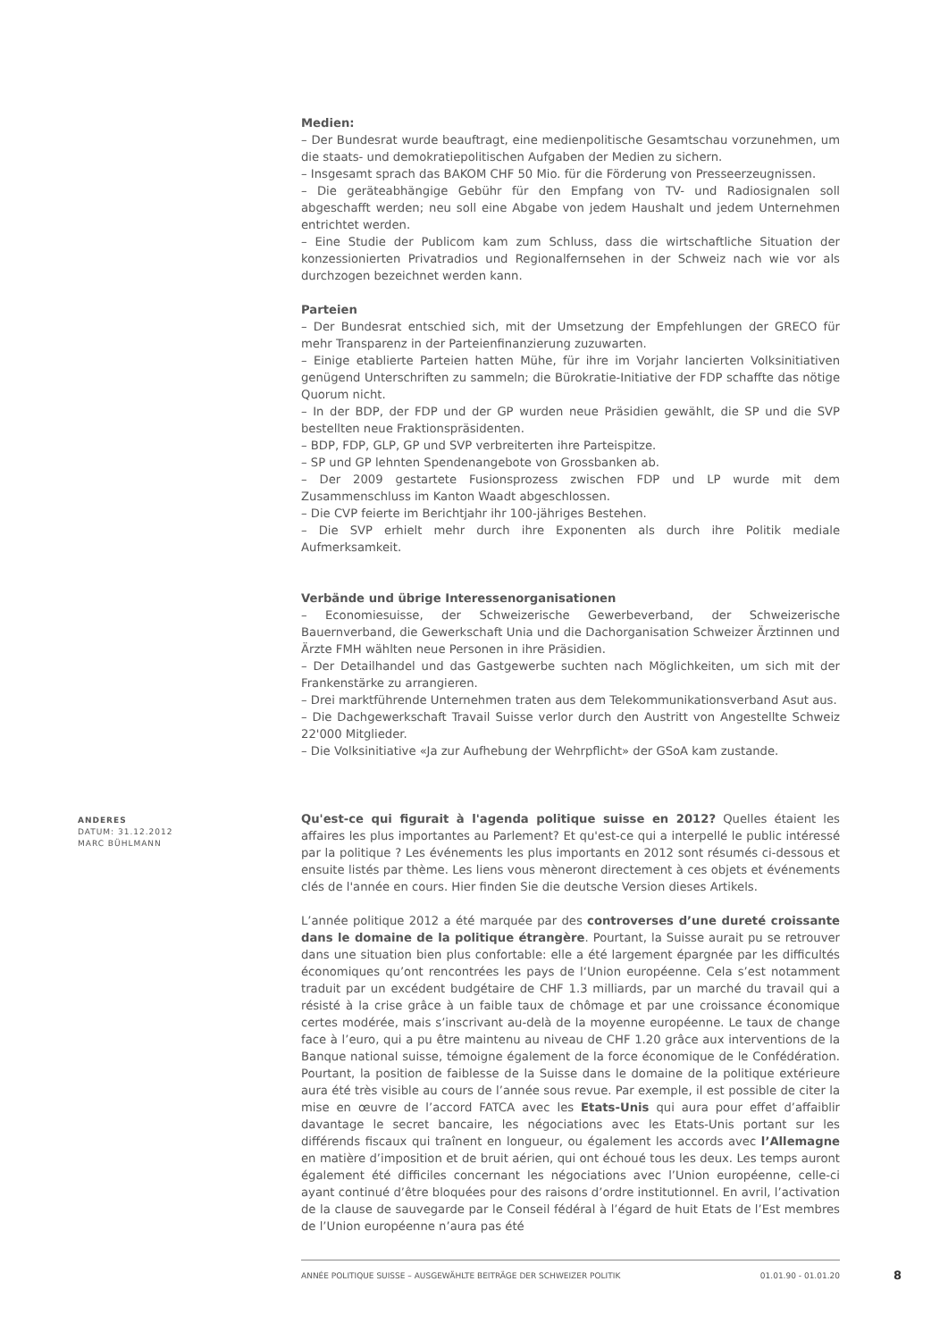Medien:
– Der Bundesrat wurde beauftragt, eine medienpolitische Gesamtschau vorzunehmen, um die staats- und demokratiepolitischen Aufgaben der Medien zu sichern.
– Insgesamt sprach das BAKOM CHF 50 Mio. für die Förderung von Presseerzeugnissen.
– Die geräteabhängige Gebühr für den Empfang von TV- und Radiosignalen soll abgeschafft werden; neu soll eine Abgabe von jedem Haushalt und jedem Unternehmen entrichtet werden.
– Eine Studie der Publicom kam zum Schluss, dass die wirtschaftliche Situation der konzessionierten Privatradios und Regionalfernsehen in der Schweiz nach wie vor als durchzogen bezeichnet werden kann.
Parteien
– Der Bundesrat entschied sich, mit der Umsetzung der Empfehlungen der GRECO für mehr Transparenz in der Parteienfinanzierung zuzuwarten.
– Einige etablierte Parteien hatten Mühe, für ihre im Vorjahr lancierten Volksinitiativen genügend Unterschriften zu sammeln; die Bürokratie-Initiative der FDP schaffte das nötige Quorum nicht.
– In der BDP, der FDP und der GP wurden neue Präsidien gewählt, die SP und die SVP bestellten neue Fraktionspräsidenten.
– BDP, FDP, GLP, GP und SVP verbreiterten ihre Parteispitze.
– SP und GP lehnten Spendenangebote von Grossbanken ab.
– Der 2009 gestartete Fusionsprozess zwischen FDP und LP wurde mit dem Zusammenschluss im Kanton Waadt abgeschlossen.
– Die CVP feierte im Berichtjahr ihr 100-jähriges Bestehen.
– Die SVP erhielt mehr durch ihre Exponenten als durch ihre Politik mediale Aufmerksamkeit.
Verbände und übrige Interessenorganisationen
– Economiesuisse, der Schweizerische Gewerbeverband, der Schweizerische Bauernverband, die Gewerkschaft Unia und die Dachorganisation Schweizer Ärztinnen und Ärzte FMH wählten neue Personen in ihre Präsidien.
– Der Detailhandel und das Gastgewerbe suchten nach Möglichkeiten, um sich mit der Frankenstärke zu arrangieren.
– Drei marktführende Unternehmen traten aus dem Telekommunikationsverband Asut aus.
– Die Dachgewerkschaft Travail Suisse verlor durch den Austritt von Angestellte Schweiz 22'000 Mitglieder.
– Die Volksinitiative «Ja zur Aufhebung der Wehrpflicht» der GSoA kam zustande.
Qu'est-ce qui figurait à l'agenda politique suisse en 2012? Quelles étaient les affaires les plus importantes au Parlement? Et qu'est-ce qui a interpellé le public intéressé par la politique ? Les événements les plus importants en 2012 sont résumés ci-dessous et ensuite listés par thème. Les liens vous mèneront directement à ces objets et événements clés de l'année en cours. Hier finden Sie die deutsche Version dieses Artikels.
L’année politique 2012 a été marquée par des controverses d’une dureté croissante dans le domaine de la politique étrangère. Pourtant, la Suisse aurait pu se retrouver dans une situation bien plus confortable: elle a été largement épargnée par les difficultés économiques qu’ont rencontrées les pays de l‘Union européenne. Cela s’est notamment traduit par un excédent budgétaire de CHF 1.3 milliards, par un marché du travail qui a résisté à la crise grâce à un faible taux de chômage et par une croissance économique certes modérée, mais s’inscrivant au-delà de la moyenne européenne. Le taux de change face à l’euro, qui a pu être maintenu au niveau de CHF 1.20 grâce aux interventions de la Banque national suisse, témoigne également de la force économique de le Confédération. Pourtant, la position de faiblesse de la Suisse dans le domaine de la politique extérieure aura été très visible au cours de l’année sous revue. Par exemple, il est possible de citer la mise en œuvre de l’accord FATCA avec les Etats-Unis qui aura pour effet d’affaiblir davantage le secret bancaire, les négociations avec les Etats-Unis portant sur les différends fiscaux qui traînent en longueur, ou également les accords avec l’Allemagne en matière d’imposition et de bruit aérien, qui ont échoué tous les deux. Les temps auront également été difficiles concernant les négociations avec l’Union européenne, celle-ci ayant continué d’être bloquées pour des raisons d’ordre institutionnel. En avril, l’activation de la clause de sauvegarde par le Conseil fédéral à l’égard de huit Etats de l’Est membres de l’Union européenne n’aura pas été
ANDERES
DATUM: 31.12.2012
MARC BÜHLMANN
ANNÉE POLITIQUE SUISSE – AUSGEWÄHLTE BEITRÄGE DER SCHWEIZER POLITIK 01.01.90 - 01.01.20
8